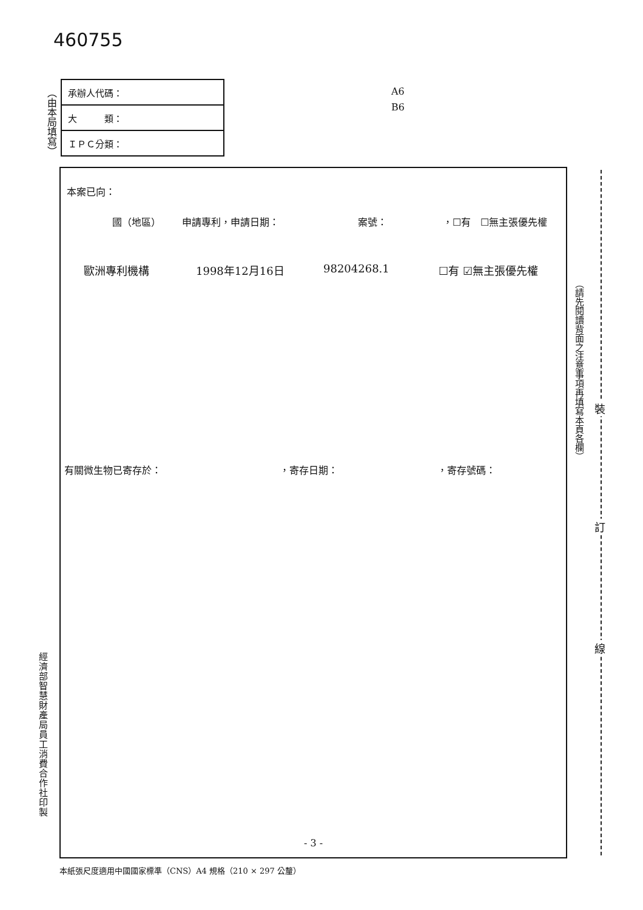460755
（由本局填寫）
| 承辦人代碼： |
| 大 類： |
| ＩＰＣ分類： |
A6
B6
本案已向：
國（地區） 申請專利，申請日期： 案號： ，☐有　☐無主張優先權
歐洲專利機構 1998年12月16日 98204268.1 ☐有 ☑無主張優先權
有關微生物已寄存於： ，寄存日期： ，寄存號碼：
- 3 -
（請先閱讀背面之注意事項再填寫本頁各欄）
裝
訂
線
經濟部智慧財產局員工消費合作社印製
本紙張尺度適用中國國家標準（CNS）A4 規格（210 × 297 公釐）